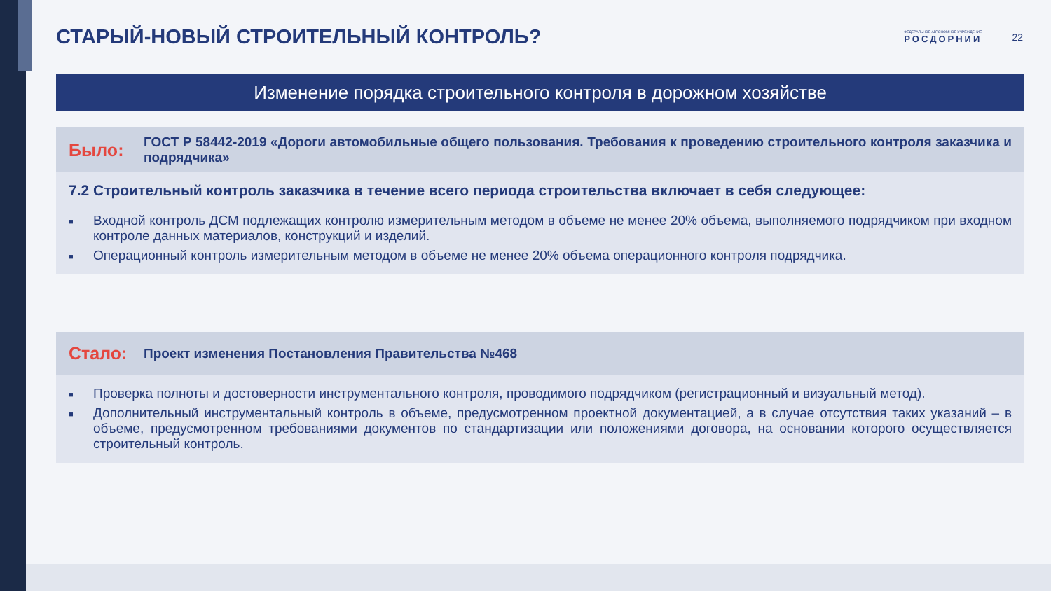СТАРЫЙ-НОВЫЙ СТРОИТЕЛЬНЫЙ КОНТРОЛЬ?
ФЕДЕРАЛЬНОЕ АВТОНОМНОЕ УЧРЕЖДЕНИЕ
РОСДОРНИИ
22
Изменение порядка строительного контроля в дорожном хозяйстве
Было:
ГОСТ Р 58442-2019 «Дороги автомобильные общего пользования. Требования к проведению строительного контроля заказчика и подрядчика»
7.2 Строительный контроль заказчика в течение всего периода строительства включает в себя следующее:
■
Входной контроль ДСМ подлежащих контролю измерительным методом в объеме не менее 20% объема, выполняемого подрядчиком при входном контроле данных материалов, конструкций и изделий.
■
Операционный контроль измерительным методом в объеме не менее 20% объема операционного контроля подрядчика.
Стало:
Проект изменения Постановления Правительства №468
■
Проверка полноты и достоверности инструментального контроля, проводимого подрядчиком (регистрационный и визуальный метод).
■
Дополнительный инструментальный контроль в объеме, предусмотренном проектной документацией, а в случае отсутствия таких указаний – в объеме, предусмотренном требованиями документов по стандартизации или положениями договора, на основании которого осуществляется строительный контроль.